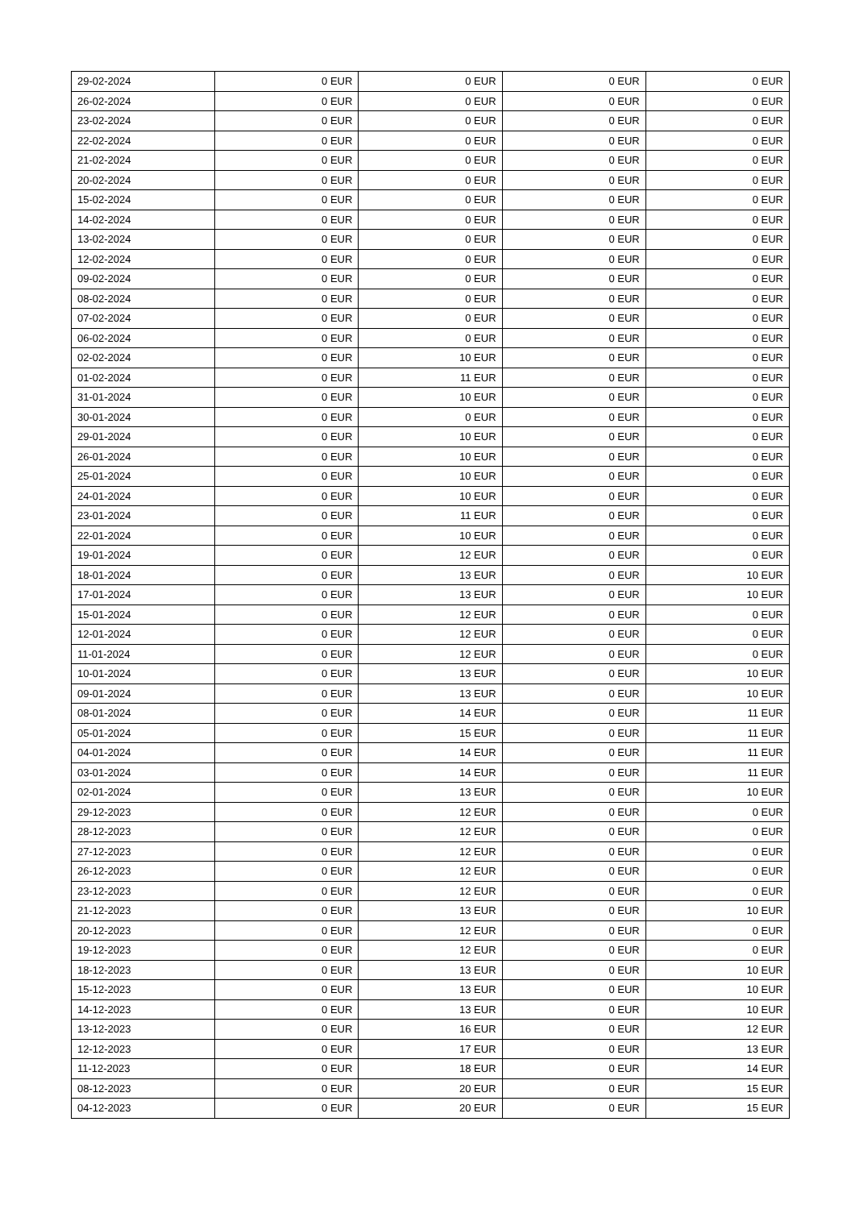| 29-02-2024 | 0 EUR | 0 EUR | 0 EUR | 0 EUR |
| 26-02-2024 | 0 EUR | 0 EUR | 0 EUR | 0 EUR |
| 23-02-2024 | 0 EUR | 0 EUR | 0 EUR | 0 EUR |
| 22-02-2024 | 0 EUR | 0 EUR | 0 EUR | 0 EUR |
| 21-02-2024 | 0 EUR | 0 EUR | 0 EUR | 0 EUR |
| 20-02-2024 | 0 EUR | 0 EUR | 0 EUR | 0 EUR |
| 15-02-2024 | 0 EUR | 0 EUR | 0 EUR | 0 EUR |
| 14-02-2024 | 0 EUR | 0 EUR | 0 EUR | 0 EUR |
| 13-02-2024 | 0 EUR | 0 EUR | 0 EUR | 0 EUR |
| 12-02-2024 | 0 EUR | 0 EUR | 0 EUR | 0 EUR |
| 09-02-2024 | 0 EUR | 0 EUR | 0 EUR | 0 EUR |
| 08-02-2024 | 0 EUR | 0 EUR | 0 EUR | 0 EUR |
| 07-02-2024 | 0 EUR | 0 EUR | 0 EUR | 0 EUR |
| 06-02-2024 | 0 EUR | 0 EUR | 0 EUR | 0 EUR |
| 02-02-2024 | 0 EUR | 10 EUR | 0 EUR | 0 EUR |
| 01-02-2024 | 0 EUR | 11 EUR | 0 EUR | 0 EUR |
| 31-01-2024 | 0 EUR | 10 EUR | 0 EUR | 0 EUR |
| 30-01-2024 | 0 EUR | 0 EUR | 0 EUR | 0 EUR |
| 29-01-2024 | 0 EUR | 10 EUR | 0 EUR | 0 EUR |
| 26-01-2024 | 0 EUR | 10 EUR | 0 EUR | 0 EUR |
| 25-01-2024 | 0 EUR | 10 EUR | 0 EUR | 0 EUR |
| 24-01-2024 | 0 EUR | 10 EUR | 0 EUR | 0 EUR |
| 23-01-2024 | 0 EUR | 11 EUR | 0 EUR | 0 EUR |
| 22-01-2024 | 0 EUR | 10 EUR | 0 EUR | 0 EUR |
| 19-01-2024 | 0 EUR | 12 EUR | 0 EUR | 0 EUR |
| 18-01-2024 | 0 EUR | 13 EUR | 0 EUR | 10 EUR |
| 17-01-2024 | 0 EUR | 13 EUR | 0 EUR | 10 EUR |
| 15-01-2024 | 0 EUR | 12 EUR | 0 EUR | 0 EUR |
| 12-01-2024 | 0 EUR | 12 EUR | 0 EUR | 0 EUR |
| 11-01-2024 | 0 EUR | 12 EUR | 0 EUR | 0 EUR |
| 10-01-2024 | 0 EUR | 13 EUR | 0 EUR | 10 EUR |
| 09-01-2024 | 0 EUR | 13 EUR | 0 EUR | 10 EUR |
| 08-01-2024 | 0 EUR | 14 EUR | 0 EUR | 11 EUR |
| 05-01-2024 | 0 EUR | 15 EUR | 0 EUR | 11 EUR |
| 04-01-2024 | 0 EUR | 14 EUR | 0 EUR | 11 EUR |
| 03-01-2024 | 0 EUR | 14 EUR | 0 EUR | 11 EUR |
| 02-01-2024 | 0 EUR | 13 EUR | 0 EUR | 10 EUR |
| 29-12-2023 | 0 EUR | 12 EUR | 0 EUR | 0 EUR |
| 28-12-2023 | 0 EUR | 12 EUR | 0 EUR | 0 EUR |
| 27-12-2023 | 0 EUR | 12 EUR | 0 EUR | 0 EUR |
| 26-12-2023 | 0 EUR | 12 EUR | 0 EUR | 0 EUR |
| 23-12-2023 | 0 EUR | 12 EUR | 0 EUR | 0 EUR |
| 21-12-2023 | 0 EUR | 13 EUR | 0 EUR | 10 EUR |
| 20-12-2023 | 0 EUR | 12 EUR | 0 EUR | 0 EUR |
| 19-12-2023 | 0 EUR | 12 EUR | 0 EUR | 0 EUR |
| 18-12-2023 | 0 EUR | 13 EUR | 0 EUR | 10 EUR |
| 15-12-2023 | 0 EUR | 13 EUR | 0 EUR | 10 EUR |
| 14-12-2023 | 0 EUR | 13 EUR | 0 EUR | 10 EUR |
| 13-12-2023 | 0 EUR | 16 EUR | 0 EUR | 12 EUR |
| 12-12-2023 | 0 EUR | 17 EUR | 0 EUR | 13 EUR |
| 11-12-2023 | 0 EUR | 18 EUR | 0 EUR | 14 EUR |
| 08-12-2023 | 0 EUR | 20 EUR | 0 EUR | 15 EUR |
| 04-12-2023 | 0 EUR | 20 EUR | 0 EUR | 15 EUR |